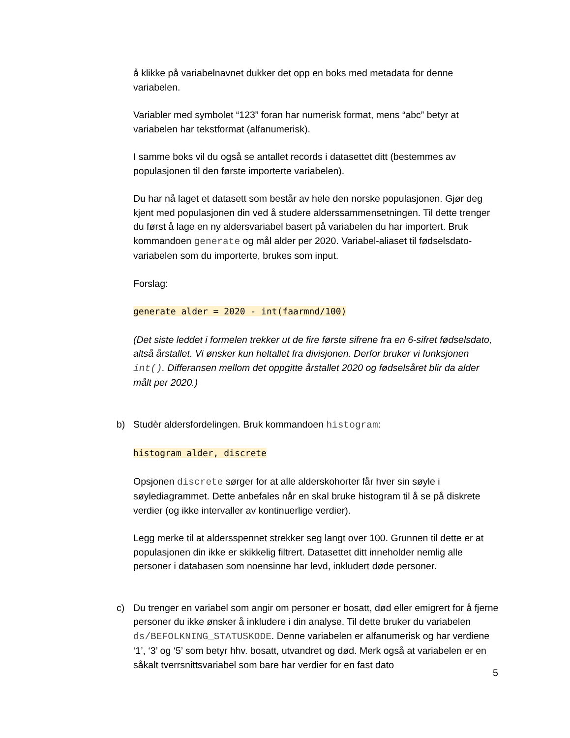å klikke på variabelnavnet dukker det opp en boks med metadata for denne variabelen.
Variabler med symbolet “123” foran har numerisk format, mens “abc” betyr at variabelen har tekstformat (alfanumerisk).
I samme boks vil du også se antallet records i datasettet ditt (bestemmes av populasjonen til den første importerte variabelen).
Du har nå laget et datasett som består av hele den norske populasjonen. Gjør deg kjent med populasjonen din ved å studere alderssammensetningen. Til dette trenger du først å lage en ny aldersvariabel basert på variabelen du har importert. Bruk kommandoen generate og mål alder per 2020. Variabel-aliaset til fødselsdato-variabelen som du importerte, brukes som input.
Forslag:
generate alder = 2020 - int(faarmnd/100)
(Det siste leddet i formelen trekker ut de fire første sifrene fra en 6-sifret fødselsdato, altså årstallet. Vi ønsker kun heltallet fra divisjonen. Derfor bruker vi funksjonen int(). Differansen mellom det oppgitte årstallet 2020 og fødselsåret blir da alder målt per 2020.)
b) Studèr aldersfordelingen. Bruk kommandoen histogram:
histogram alder, discrete
Opsjonen discrete sørger for at alle alderskohorter får hver sin søyle i søylediagrammet. Dette anbefales når en skal bruke histogram til å se på diskrete verdier (og ikke intervaller av kontinuerlige verdier).
Legg merke til at aldersspennet strekker seg langt over 100. Grunnen til dette er at populasjonen din ikke er skikkelig filtrert. Datasettet ditt inneholder nemlig alle personer i databasen som noensinne har levd, inkludert døde personer.
c) Du trenger en variabel som angir om personer er bosatt, død eller emigrert for å fjerne personer du ikke ønsker å inkludere i din analyse. Til dette bruker du variabelen ds/BEFOLKNING_STATUSKODE. Denne variabelen er alfanumerisk og har verdiene ‘1’, ‘3’ og ‘5’ som betyr hhv. bosatt, utvandret og død. Merk også at variabelen er en såkalt tverrsnittsvariabel som bare har verdier for en fast dato
5